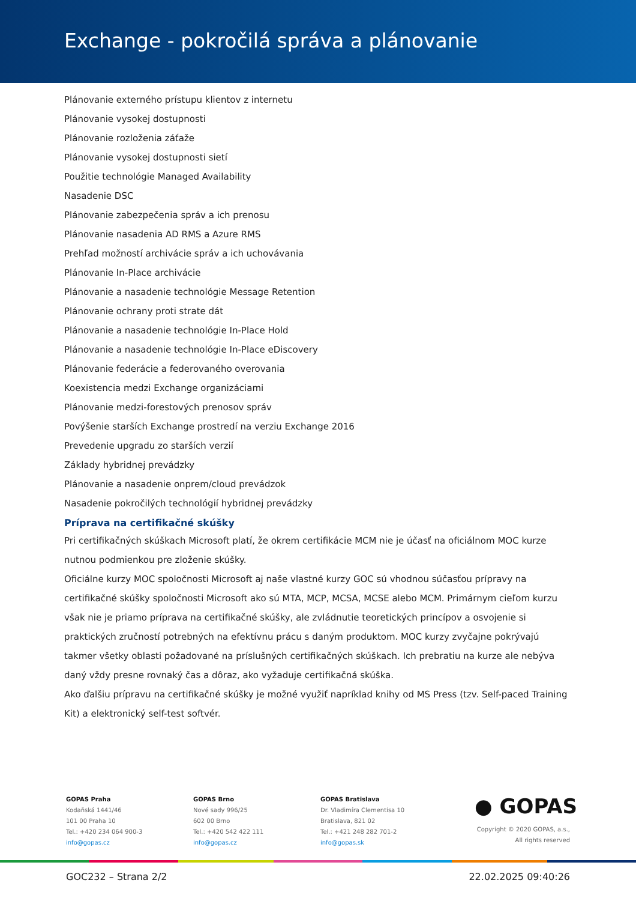Exchange - pokročilá správa a plánovanie
Plánovanie externého prístupu klientov z internetu
Plánovanie vysokej dostupnosti
Plánovanie rozloženia záťaže
Plánovanie vysokej dostupnosti sietí
Použitie technológie Managed Availability
Nasadenie DSC
Plánovanie zabezpečenia správ a ich prenosu
Plánovanie nasadenia AD RMS a Azure RMS
Prehľad možností archivácie správ a ich uchovávania
Plánovanie In-Place archivácie
Plánovanie a nasadenie technológie Message Retention
Plánovanie ochrany proti strate dát
Plánovanie a nasadenie technológie In-Place Hold
Plánovanie a nasadenie technológie In-Place eDiscovery
Plánovanie federácie a federovaného overovania
Koexistencia medzi Exchange organizáciami
Plánovanie medzi-forestových prenosov správ
Povýšenie starších Exchange prostredí na verziu Exchange 2016
Prevedenie upgradu zo starších verzií
Základy hybridnej prevádzky
Plánovanie a nasadenie onprem/cloud prevádzok
Nasadenie pokročilých technológií hybridnej prevádzky
Príprava na certifikačné skúšky
Pri certifikačných skúškach Microsoft platí, že okrem certifikácie MCM nie je účasť na oficiálnom MOC kurze nutnou podmienkou pre zloženie skúšky.
Oficiálne kurzy MOC spoločnosti Microsoft aj naše vlastné kurzy GOC sú vhodnou súčasťou prípravy na certifikačné skúšky spoločnosti Microsoft ako sú MTA, MCP, MCSA, MCSE alebo MCM. Primárnym cieľom kurzu však nie je priamo príprava na certifikačné skúšky, ale zvládnutie teoretických princípov a osvojenie si praktických zručností potrebných na efektívnu prácu s daným produktom. MOC kurzy zvyčajne pokrývajú takmer všetky oblasti požadované na príslušných certifikačných skúškach. Ich prebratiu na kurze ale nebýva daný vždy presne rovnaký čas a dôraz, ako vyžaduje certifikačná skúška.
Ako ďalšiu prípravu na certifikačné skúšky je možné využiť napríklad knihy od MS Press (tzv. Self-paced Training Kit) a elektronický self-test softvér.
GOPAS Praha
Kodaňská 1441/46
101 00 Praha 10
Tel.: +420 234 064 900-3
info@gopas.cz
GOPAS Brno
Nové sady 996/25
602 00 Brno
Tel.: +420 542 422 111
info@gopas.cz
GOPAS Bratislava
Dr. Vladimíra Clementisa 10
Bratislava, 821 02
Tel.: +421 248 282 701-2
info@gopas.sk
● GOPAS
Copyright © 2020 GOPAS, a.s.,
All rights reserved
GOC232 – Strana 2/2 22.02.2025 09:40:26